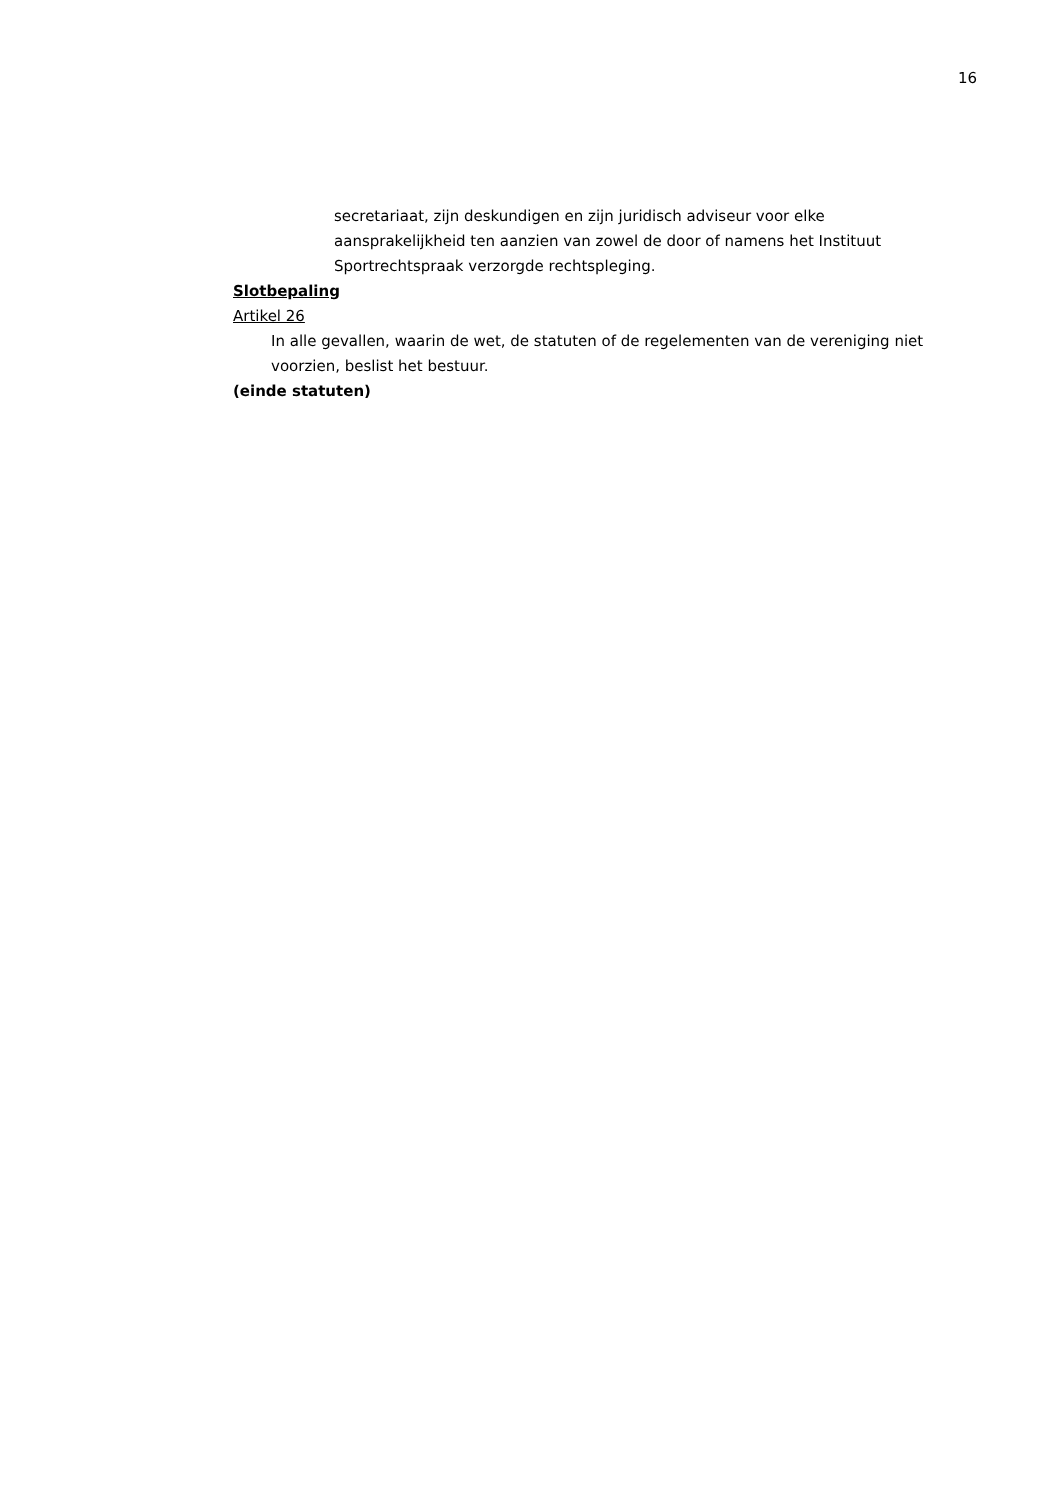16
secretariaat, zijn deskundigen en zijn juridisch adviseur voor elke aansprakelijkheid ten aanzien van zowel de door of namens het Instituut Sportrechtspraak verzorgde rechtspleging.
Slotbepaling
Artikel 26
In alle gevallen, waarin de wet, de statuten of de regelementen van de vereniging niet voorzien, beslist het bestuur.
(einde statuten)